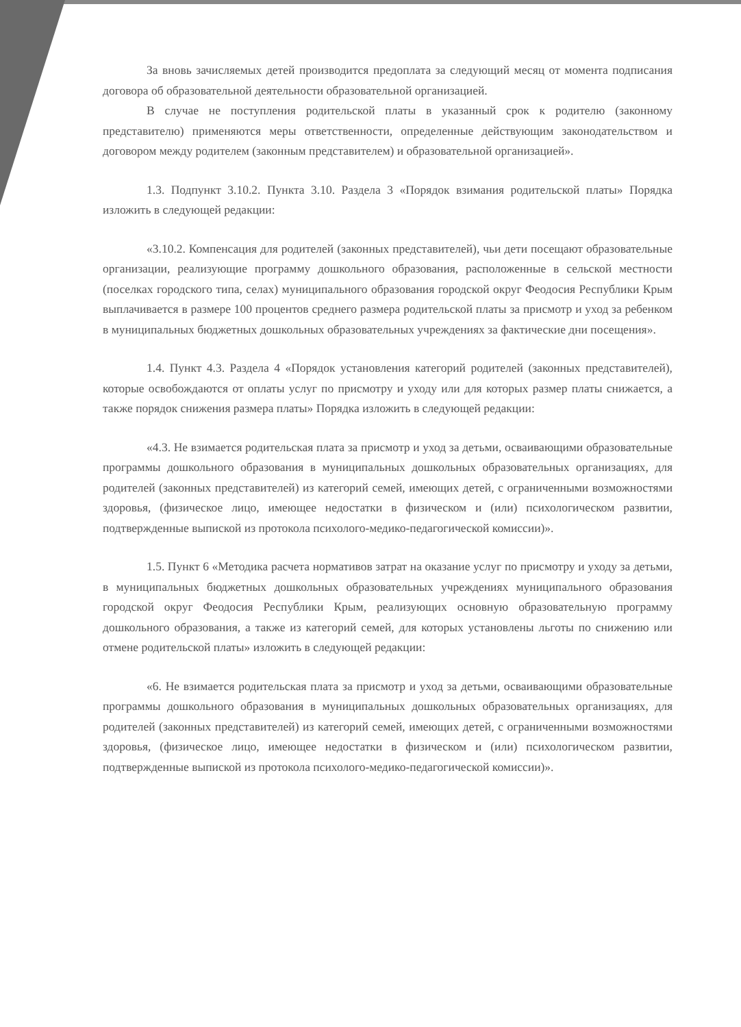За вновь зачисляемых детей производится предоплата за следующий месяц от момента подписания договора об образовательной деятельности образовательной организацией.
В случае не поступления родительской платы в указанный срок к родителю (законному представителю) применяются меры ответственности, определенные действующим законодательством и договором между родителем (законным представителем) и образовательной организацией».
1.3. Подпункт 3.10.2. Пункта 3.10. Раздела 3 «Порядок взимания родительской платы» Порядка изложить в следующей редакции:
«3.10.2. Компенсация для родителей (законных представителей), чьи дети посещают образовательные организации, реализующие программу дошкольного образования, расположенные в сельской местности (поселках городского типа, селах) муниципального образования городской округ Феодосия Республики Крым выплачивается в размере 100 процентов среднего размера родительской платы за присмотр и уход за ребенком в муниципальных бюджетных дошкольных образовательных учреждениях за фактические дни посещения».
1.4. Пункт 4.3. Раздела 4 «Порядок установления категорий родителей (законных представителей), которые освобождаются от оплаты услуг по присмотру и уходу или для которых размер платы снижается, а также порядок снижения размера платы» Порядка изложить в следующей редакции:
«4.3. Не взимается родительская плата за присмотр и уход за детьми, осваивающими образовательные программы дошкольного образования в муниципальных дошкольных образовательных организациях, для родителей (законных представителей) из категорий семей, имеющих детей, с ограниченными возможностями здоровья, (физическое лицо, имеющее недостатки в физическом и (или) психологическом развитии, подтвержденные выпиской из протокола психолого-медико-педагогической комиссии)».
1.5. Пункт 6 «Методика расчета нормативов затрат на оказание услуг по присмотру и уходу за детьми, в муниципальных бюджетных дошкольных образовательных учреждениях муниципального образования городской округ Феодосия Республики Крым, реализующих основную образовательную программу дошкольного образования, а также из категорий семей, для которых установлены льготы по снижению или отмене родительской платы» изложить в следующей редакции:
«6. Не взимается родительская плата за присмотр и уход за детьми, осваивающими образовательные программы дошкольного образования в муниципальных дошкольных образовательных организациях, для родителей (законных представителей) из категорий семей, имеющих детей, с ограниченными возможностями здоровья, (физическое лицо, имеющее недостатки в физическом и (или) психологическом развитии, подтвержденные выпиской из протокола психолого-медико-педагогической комиссии)».